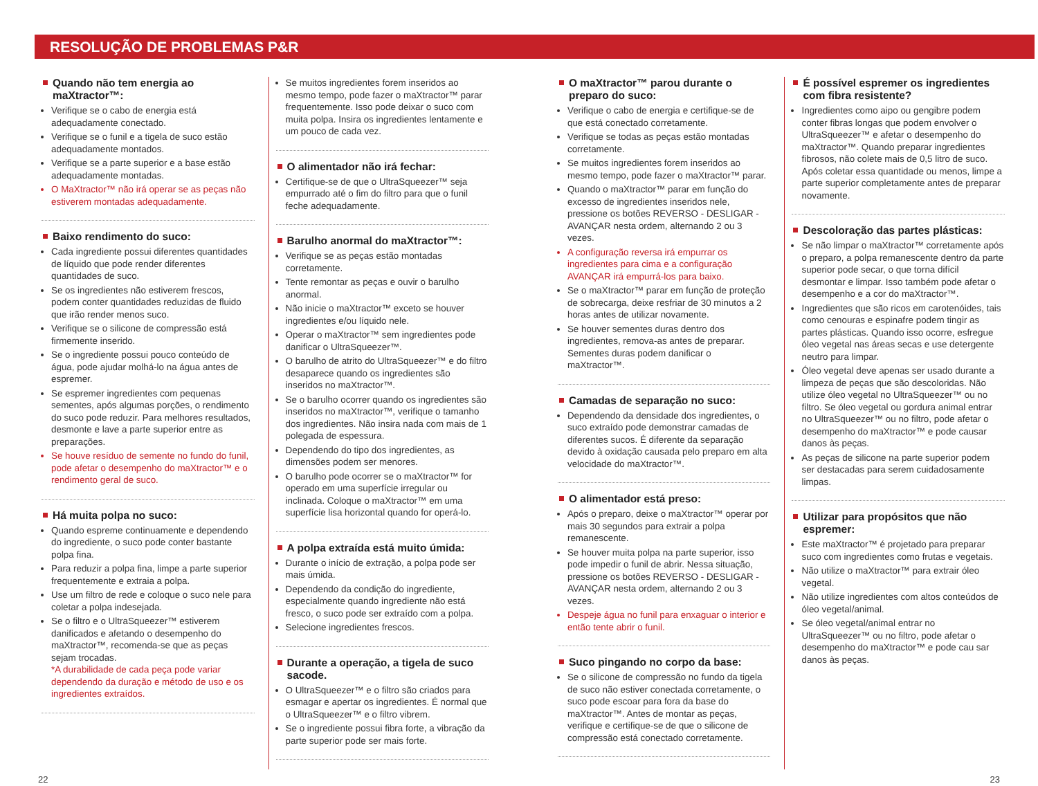RESOLUÇÃO DE PROBLEMAS P&R
Quando não tem energia ao maXtractor™:
Verifique se o cabo de energia está adequadamente conectado.
Verifique se o funil e a tigela de suco estão adequadamente montados.
Verifique se a parte superior e a base estão adequadamente montadas.
O MaXtractor™ não irá operar se as peças não estiverem montadas adequadamente.
Baixo rendimento do suco:
Cada ingrediente possui diferentes quantidades de líquido que pode render diferentes quantidades de suco.
Se os ingredientes não estiverem frescos, podem conter quantidades reduzidas de fluido que irão render menos suco.
Verifique se o silicone de compressão está firmemente inserido.
Se o ingrediente possui pouco conteúdo de água, pode ajudar molhá-lo na água antes de espremer.
Se espremer ingredientes com pequenas sementes, após algumas porções, o rendimento do suco pode reduzir. Para melhores resultados, desmonte e lave a parte superior entre as preparações.
Se houve resíduo de semente no fundo do funil, pode afetar o desempenho do maXtractor™ e o rendimento geral de suco.
Há muita polpa no suco:
Quando espreme continuamente e dependendo do ingrediente, o suco pode conter bastante polpa fina.
Para reduzir a polpa fina, limpe a parte superior frequentemente e extraia a polpa.
Use um filtro de rede e coloque o suco nele para coletar a polpa indesejada.
Se o filtro e o UltraSqueezer™ estiverem danificados e afetando o desempenho do maXtractor™, recomenda-se que as peças sejam trocadas.
*A durabilidade de cada peça pode variar dependendo da duração e método de uso e os ingredientes extraídos.
Se muitos ingredientes forem inseridos ao mesmo tempo, pode fazer o maXtractor™ parar frequentemente. Isso pode deixar o suco com muita polpa. Insira os ingredientes lentamente e um pouco de cada vez.
O alimentador não irá fechar:
Certifique-se de que o UltraSqueezer™ seja empurrado até o fim do filtro para que o funil feche adequadamente.
Barulho anormal do maXtractor™:
Verifique se as peças estão montadas corretamente.
Tente remontar as peças e ouvir o barulho anormal.
Não inicie o maXtractor™ exceto se houver ingredientes e/ou líquido nele.
Operar o maXtractor™ sem ingredientes pode danificar o UltraSqueezer™.
O barulho de atrito do UltraSqueezer™ e do filtro desaparece quando os ingredientes são inseridos no maXtractor™.
Se o barulho ocorrer quando os ingredientes são inseridos no maXtractor™, verifique o tamanho dos ingredientes. Não insira nada com mais de 1 polegada de espessura.
Dependendo do tipo dos ingredientes, as dimensões podem ser menores.
O barulho pode ocorrer se o maXtractor™ for operado em uma superfície irregular ou inclinada. Coloque o maXtractor™ em uma superfície lisa horizontal quando for operá-lo.
A polpa extraída está muito úmida:
Durante o início de extração, a polpa pode ser mais úmida.
Dependendo da condição do ingrediente, especialmente quando ingrediente não está fresco, o suco pode ser extraído com a polpa.
Selecione ingredientes frescos.
Durante a operação, a tigela de suco sacode.
O UltraSqueezer™ e o filtro são criados para esmagar e apertar os ingredientes. É normal que o UltraSqueezer™ e o filtro vibrem.
Se o ingrediente possui fibra forte, a vibração da parte superior pode ser mais forte.
O maXtractor™ parou durante o preparo do suco:
Verifique o cabo de energia e certifique-se de que está conectado corretamente.
Verifique se todas as peças estão montadas corretamente.
Se muitos ingredientes forem inseridos ao mesmo tempo, pode fazer o maXtractor™ parar.
Quando o maXtractor™ parar em função do excesso de ingredientes inseridos nele, pressione os botões REVERSO - DESLIGAR - AVANÇAR nesta ordem, alternando 2 ou 3 vezes.
A configuração reversa irá empurrar os ingredientes para cima e a configuração AVANÇAR irá empurrá-los para baixo.
Se o maXtractor™ parar em função de proteção de sobrecarga, deixe resfriar de 30 minutos a 2 horas antes de utilizar novamente.
Se houver sementes duras dentro dos ingredientes, remova-as antes de preparar. Sementes duras podem danificar o maXtractor™.
Camadas de separação no suco:
Dependendo da densidade dos ingredientes, o suco extraído pode demonstrar camadas de diferentes sucos. É diferente da separação devido à oxidação causada pelo preparo em alta velocidade do maXtractor™.
O alimentador está preso:
Após o preparo, deixe o maXtractor™ operar por mais 30 segundos para extrair a polpa remanescente.
Se houver muita polpa na parte superior, isso pode impedir o funil de abrir. Nessa situação, pressione os botões REVERSO - DESLIGAR - AVANÇAR nesta ordem, alternando 2 ou 3 vezes.
Despeje água no funil para enxaguar o interior e então tente abrir o funil.
Suco pingando no corpo da base:
Se o silicone de compressão no fundo da tigela de suco não estiver conectada corretamente, o suco pode escoar para fora da base do maXtractor™. Antes de montar as peças, verifique e certifique-se de que o silicone de compressão está conectado corretamente.
É possível espremer os ingredientes com fibra resistente?
Ingredientes como aipo ou gengibre podem conter fibras longas que podem envolver o UltraSqueezer™ e afetar o desempenho do maXtractor™. Quando preparar ingredientes fibrosos, não colete mais de 0,5 litro de suco. Após coletar essa quantidade ou menos, limpe a parte superior completamente antes de preparar novamente.
Descoloração das partes plásticas:
Se não limpar o maXtractor™ corretamente após o preparo, a polpa remanescente dentro da parte superior pode secar, o que torna difícil desmontar e limpar. Isso também pode afetar o desempenho e a cor do maXtractor™.
Ingredientes que são ricos em carotenóides, tais como cenouras e espinafre podem tingir as partes plásticas. Quando isso ocorre, esfregue óleo vegetal nas áreas secas e use detergente neutro para limpar.
Óleo vegetal deve apenas ser usado durante a limpeza de peças que são descoloridas. Não utilize óleo vegetal no UltraSqueezer™ ou no filtro. Se óleo vegetal ou gordura animal entrar no UltraSqueezer™ ou no filtro, pode afetar o desempenho do maXtractor™ e pode causar danos às peças.
As peças de silicone na parte superior podem ser destacadas para serem cuidadosamente limpas.
Utilizar para propósitos que não espremer:
Este maXtractor™ é projetado para preparar suco com ingredientes como frutas e vegetais.
Não utilize o maXtractor™ para extrair óleo vegetal.
Não utilize ingredientes com altos conteúdos de óleo vegetal/animal.
Se óleo vegetal/animal entrar no UltraSqueezer™ ou no filtro, pode afetar o desempenho do maXtractor™ e pode cau sar danos às peças.
22 23